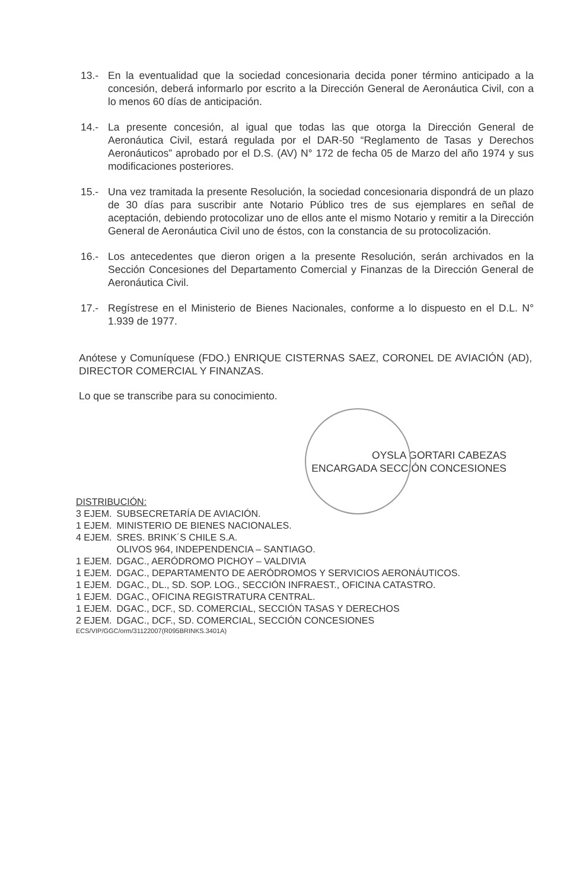13.- En la eventualidad que la sociedad concesionaria decida poner término anticipado a la concesión, deberá informarlo por escrito a la Dirección General de Aeronáutica Civil, con a lo menos 60 días de anticipación.
14.- La presente concesión, al igual que todas las que otorga la Dirección General de Aeronáutica Civil, estará regulada por el DAR-50 “Reglamento de Tasas y Derechos Aeronáuticos” aprobado por el D.S. (AV) N° 172 de fecha 05 de Marzo del año 1974 y sus modificaciones posteriores.
15.- Una vez tramitada la presente Resolución, la sociedad concesionaria dispondrá de un plazo de 30 días para suscribir ante Notario Público tres de sus ejemplares en señal de aceptación, debiendo protocolizar uno de ellos ante el mismo Notario y remitir a la Dirección General de Aeronáutica Civil uno de éstos, con la constancia de su protocolización.
16.- Los antecedentes que dieron origen a la presente Resolución, serán archivados en la Sección Concesiones del Departamento Comercial y Finanzas de la Dirección General de Aeronáutica Civil.
17.- Regístrese en el Ministerio de Bienes Nacionales, conforme a lo dispuesto en el D.L. N° 1.939 de 1977.
Anótese y Comuníquese (FDO.) ENRIQUE CISTERNAS SAEZ, CORONEL DE AVIACIÓN (AD), DIRECTOR COMERCIAL Y FINANZAS.
Lo que se transcribe para su conocimiento.
OYSLA GORTARI CABEZAS
ENCARGADA SECCIÓN CONCESIONES
DISTRIBUCIÓN:
| 3 EJEM. | SUBSECRETARÍA DE AVIACIÓN. |
| 1 EJEM. | MINISTERIO DE BIENES NACIONALES. |
| 4 EJEM. | SRES. BRINK´S CHILE S.A. OLIVOS 964, INDEPENDENCIA – SANTIAGO. |
| 1 EJEM. | DGAC., AERÓDROMO PICHOY – VALDIVIA |
| 1 EJEM. | DGAC., DEPARTAMENTO DE AERÓDROMOS Y SERVICIOS AERONÁUTICOS. |
| 1 EJEM. | DGAC., DL., SD. SOP. LOG., SECCIÓN INFRAEST., OFICINA CATASTRO. |
| 1 EJEM. | DGAC., OFICINA REGISTRATURA CENTRAL. |
| 1 EJEM. | DGAC., DCF., SD. COMERCIAL, SECCIÓN TASAS Y DERECHOS |
| 2 EJEM. | DGAC., DCF., SD. COMERCIAL, SECCIÓN CONCESIONES |
ECS/VIP/GGC/orm/31122007(R095BRINKS.3401A)